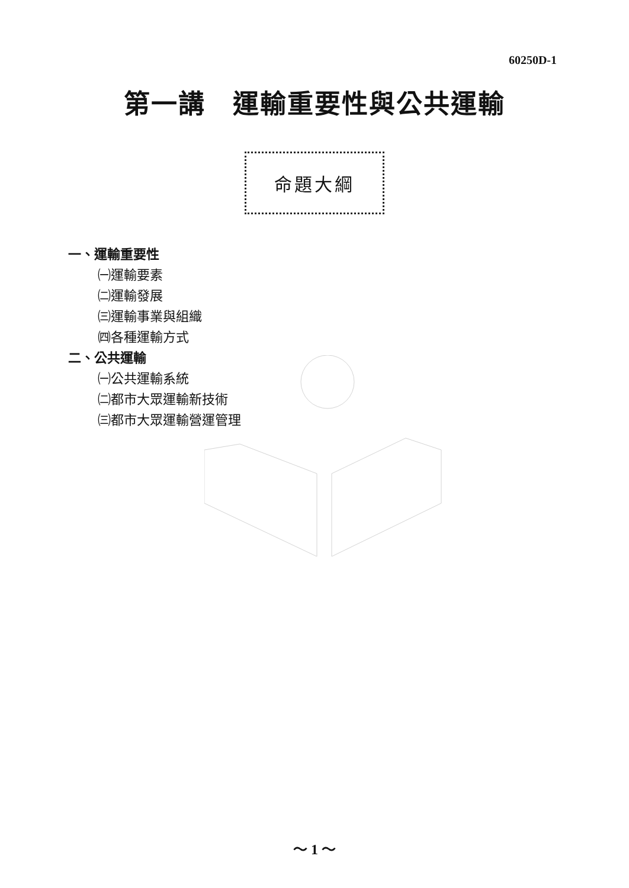60250D-1
第一講　運輸重要性與公共運輸
命題大綱
一、運輸重要性
㈠運輸要素
㈡運輸發展
㈢運輸事業與組織
㈣各種運輸方式
二、公共運輸
㈠公共運輸系統
㈡都市大眾運輸新技術
㈢都市大眾運輸營運管理
～ 1 ～